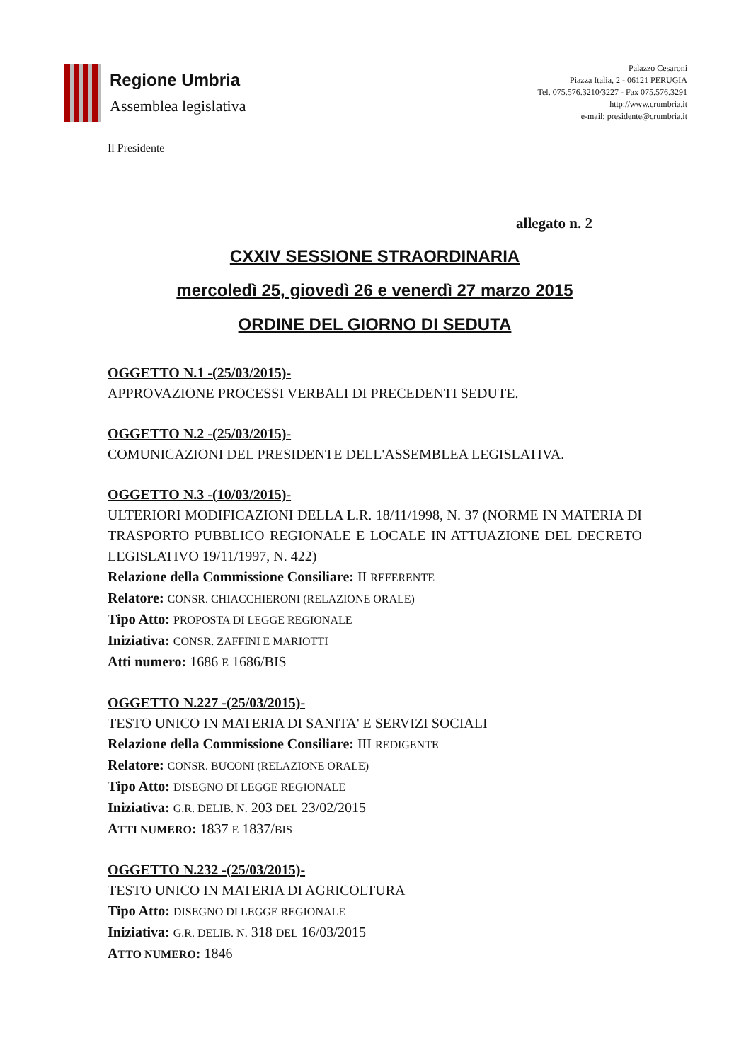Regione Umbria
Assemblea legislativa
Palazzo Cesaroni
Piazza Italia, 2 - 06121 PERUGIA
Tel. 075.576.3210/3227 - Fax 075.576.3291
http://www.crumbria.it
e-mail: presidente@crumbria.it
Il Presidente
allegato n. 2
CXXIV SESSIONE STRAORDINARIA
mercoledì 25, giovedì 26 e venerdì 27 marzo 2015
ORDINE DEL GIORNO DI SEDUTA
OGGETTO N.1 -(25/03/2015)-
APPROVAZIONE PROCESSI VERBALI DI PRECEDENTI SEDUTE.
OGGETTO N.2 -(25/03/2015)-
COMUNICAZIONI DEL PRESIDENTE DELL'ASSEMBLEA LEGISLATIVA.
OGGETTO N.3 -(10/03/2015)-
ULTERIORI MODIFICAZIONI DELLA L.R. 18/11/1998, N. 37 (NORME IN MATERIA DI TRASPORTO PUBBLICO REGIONALE E LOCALE IN ATTUAZIONE DEL DECRETO LEGISLATIVO 19/11/1997, N. 422)
Relazione della Commissione Consiliare: II REFERENTE
Relatore: CONSR. CHIACCHIERONI (RELAZIONE ORALE)
Tipo Atto: PROPOSTA DI LEGGE REGIONALE
Iniziativa: CONSR. ZAFFINI E MARIOTTI
Atti numero: 1686 E 1686/BIS
OGGETTO N.227 -(25/03/2015)-
TESTO UNICO IN MATERIA DI SANITA' E SERVIZI SOCIALI
Relazione della Commissione Consiliare: III REDIGENTE
Relatore: CONSR. BUCONI (RELAZIONE ORALE)
Tipo Atto: DISEGNO DI LEGGE REGIONALE
Iniziativa: G.R. DELIB. N. 203 DEL 23/02/2015
ATTI NUMERO: 1837 E 1837/BIS
OGGETTO N.232 -(25/03/2015)-
TESTO UNICO IN MATERIA DI AGRICOLTURA
Tipo Atto: DISEGNO DI LEGGE REGIONALE
Iniziativa: G.R. DELIB. N. 318 DEL 16/03/2015
ATTO NUMERO: 1846